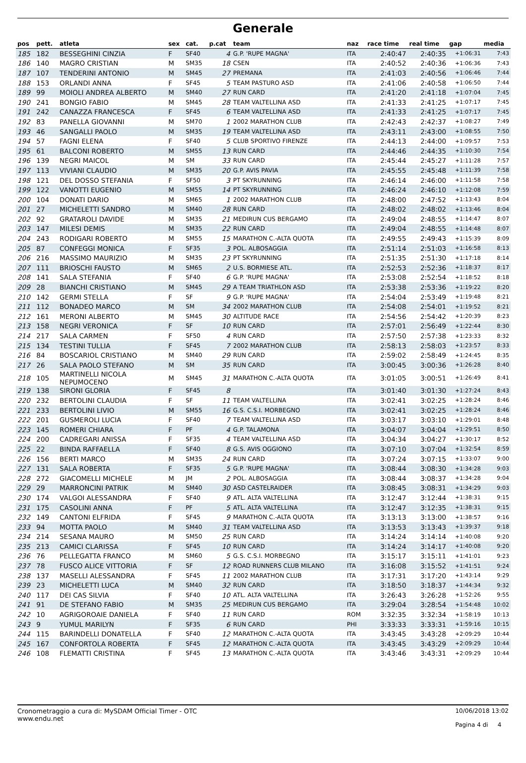Generale
| pos | pett. | atleta | sex | cat. | p.cat | team | naz | race time | real time | gap | media |
| --- | --- | --- | --- | --- | --- | --- | --- | --- | --- | --- | --- |
| 185 | 182 | BESSEGHINI CINZIA | F | SF40 | 4 | G.P. 'RUPE MAGNA' | ITA | 2:40:47 | 2:40:35 | +1:06:31 | 7:43 |
| 186 | 140 | MAGRO CRISTIAN | M | SM35 | 18 | CSEN | ITA | 2:40:52 | 2:40:36 | +1:06:36 | 7:43 |
| 187 | 107 | TENDERINI ANTONIO | M | SM45 | 27 | PREMANA | ITA | 2:41:03 | 2:40:56 | +1:06:46 | 7:44 |
| 188 | 153 | ORLANDI ANNA | F | SF45 | 5 | TEAM PASTURO ASD | ITA | 2:41:06 | 2:40:58 | +1:06:50 | 7:44 |
| 189 | 99 | MOIOLI ANDREA ALBERTO | M | SM40 | 27 | RUN CARD | ITA | 2:41:20 | 2:41:18 | +1:07:04 | 7:45 |
| 190 | 241 | BONGIO FABIO | M | SM45 | 28 | TEAM VALTELLINA ASD | ITA | 2:41:33 | 2:41:25 | +1:07:17 | 7:45 |
| 191 | 242 | CANAZZA FRANCESCA | F | SF45 | 6 | TEAM VALTELLINA ASD | ITA | 2:41:33 | 2:41:25 | +1:07:17 | 7:45 |
| 192 | 83 | PANELLA GIOVANNI | M | SM70 | 1 | 2002 MARATHON CLUB | ITA | 2:42:43 | 2:42:37 | +1:08:27 | 7:49 |
| 193 | 46 | SANGALLI PAOLO | M | SM35 | 19 | TEAM VALTELLINA ASD | ITA | 2:43:11 | 2:43:00 | +1:08:55 | 7:50 |
| 194 | 57 | FAGNI ELENA | F | SF40 | 5 | CLUB SPORTIVO FIRENZE | ITA | 2:44:13 | 2:44:00 | +1:09:57 | 7:53 |
| 195 | 61 | BALCONI ROBERTO | M | SM55 | 13 | RUN CARD | ITA | 2:44:46 | 2:44:35 | +1:10:30 | 7:54 |
| 196 | 139 | NEGRI MAICOL | M | SM | 33 | RUN CARD | ITA | 2:45:44 | 2:45:27 | +1:11:28 | 7:57 |
| 197 | 113 | VIVIANI CLAUDIO | M | SM35 | 20 | G.P. AVIS PAVIA | ITA | 2:45:55 | 2:45:48 | +1:11:39 | 7:58 |
| 198 | 121 | DEL DOSSO STEFANIA | F | SF50 | 3 | PT SKYRUNNING | ITA | 2:46:14 | 2:46:00 | +1:11:58 | 7:58 |
| 199 | 122 | VANOTTI EUGENIO | M | SM55 | 14 | PT SKYRUNNING | ITA | 2:46:24 | 2:46:10 | +1:12:08 | 7:59 |
| 200 | 104 | DONATI DARIO | M | SM65 | 1 | 2002 MARATHON CLUB | ITA | 2:48:00 | 2:47:52 | +1:13:43 | 8:04 |
| 201 | 27 | MICHELETTI SANDRO | M | SM40 | 28 | RUN CARD | ITA | 2:48:02 | 2:48:02 | +1:13:46 | 8:04 |
| 202 | 92 | GRATAROLI DAVIDE | M | SM35 | 21 | MEDIRUN CUS BERGAMO | ITA | 2:49:04 | 2:48:55 | +1:14:47 | 8:07 |
| 203 | 147 | MILESI DEMIS | M | SM35 | 22 | RUN CARD | ITA | 2:49:04 | 2:48:55 | +1:14:48 | 8:07 |
| 204 | 243 | RODIGARI ROBERTO | M | SM55 | 15 | MARATHON C.-ALTA QUOTA | ITA | 2:49:55 | 2:49:43 | +1:15:39 | 8:09 |
| 205 | 87 | CONFEGGI MONICA | F | SF35 | 3 | POL. ALBOSAGGIA | ITA | 2:51:14 | 2:51:03 | +1:16:58 | 8:13 |
| 206 | 216 | MASSIMO MAURIZIO | M | SM35 | 23 | PT SKYRUNNING | ITA | 2:51:35 | 2:51:30 | +1:17:18 | 8:14 |
| 207 | 111 | BRIOSCHI FAUSTO | M | SM65 | 2 | U.S. BORMIESE ATL. | ITA | 2:52:53 | 2:52:36 | +1:18:37 | 8:17 |
| 208 | 141 | SALA STEFANIA | F | SF40 | 6 | G.P. 'RUPE MAGNA' | ITA | 2:53:08 | 2:52:54 | +1:18:52 | 8:18 |
| 209 | 28 | BIANCHI CRISTIANO | M | SM45 | 29 | A TEAM TRIATHLON ASD | ITA | 2:53:38 | 2:53:36 | +1:19:22 | 8:20 |
| 210 | 142 | GERMI STELLA | F | SF | 9 | G.P. 'RUPE MAGNA' | ITA | 2:54:04 | 2:53:49 | +1:19:48 | 8:21 |
| 211 | 112 | BONADEO MARCO | M | SM | 34 | 2002 MARATHON CLUB | ITA | 2:54:08 | 2:54:01 | +1:19:52 | 8:21 |
| 212 | 161 | MERONI ALBERTO | M | SM45 | 30 | ALTITUDE RACE | ITA | 2:54:56 | 2:54:42 | +1:20:39 | 8:23 |
| 213 | 158 | NEGRI VERONICA | F | SF | 10 | RUN CARD | ITA | 2:57:01 | 2:56:49 | +1:22:44 | 8:30 |
| 214 | 217 | SALA CARMEN | F | SF50 | 4 | RUN CARD | ITA | 2:57:50 | 2:57:38 | +1:23:33 | 8:32 |
| 215 | 134 | TESTINI TULLIA | F | SF45 | 7 | 2002 MARATHON CLUB | ITA | 2:58:13 | 2:58:03 | +1:23:57 | 8:33 |
| 216 | 84 | BOSCARIOL CRISTIANO | M | SM40 | 29 | RUN CARD | ITA | 2:59:02 | 2:58:49 | +1:24:45 | 8:35 |
| 217 | 26 | SALA PAOLO STEFANO | M | SM | 35 | RUN CARD | ITA | 3:00:45 | 3:00:36 | +1:26:28 | 8:40 |
| 218 | 105 | MARTINELLI NICOLA NEPUMOCENO | M | SM45 | 31 | MARATHON C.-ALTA QUOTA | ITA | 3:01:05 | 3:00:51 | +1:26:49 | 8:41 |
| 219 | 138 | SIRONI GLORIA | F | SF45 | 8 | | ITA | 3:01:40 | 3:01:30 | +1:27:24 | 8:43 |
| 220 | 232 | BERTOLINI CLAUDIA | F | SF | 11 | TEAM VALTELLINA | ITA | 3:02:41 | 3:02:25 | +1:28:24 | 8:46 |
| 221 | 233 | BERTOLINI LIVIO | M | SM55 | 16 | G.S. C.S.I. MORBEGNO | ITA | 3:02:41 | 3:02:25 | +1:28:24 | 8:46 |
| 222 | 201 | GUSMEROLI LUCIA | F | SF40 | 7 | TEAM VALTELLINA ASD | ITA | 3:03:17 | 3:03:10 | +1:29:01 | 8:48 |
| 223 | 145 | ROMERI CHIARA | F | PF | 4 | G.P. TALAMONA | ITA | 3:04:07 | 3:04:04 | +1:29:51 | 8:50 |
| 224 | 200 | CADREGARI ANISSA | F | SF35 | 4 | TEAM VALTELLINA ASD | ITA | 3:04:34 | 3:04:27 | +1:30:17 | 8:52 |
| 225 | 22 | BINDA RAFFAELLA | F | SF40 | 8 | G.S. AVIS OGGIONO | ITA | 3:07:10 | 3:07:04 | +1:32:54 | 8:59 |
| 226 | 156 | BERTI MARCO | M | SM35 | 24 | RUN CARD | ITA | 3:07:24 | 3:07:15 | +1:33:07 | 9:00 |
| 227 | 131 | SALA ROBERTA | F | SF35 | 5 | G.P. 'RUPE MAGNA' | ITA | 3:08:44 | 3:08:30 | +1:34:28 | 9:03 |
| 228 | 272 | GIACOMELLI MICHELE | M | JM | 2 | POL. ALBOSAGGIA | ITA | 3:08:44 | 3:08:37 | +1:34:28 | 9:04 |
| 229 | 29 | MARRONCINI PATRIK | M | SM40 | 30 | ASD CASTELRAIDER | ITA | 3:08:45 | 3:08:31 | +1:34:29 | 9:03 |
| 230 | 174 | VALGOI ALESSANDRA | F | SF40 | 9 | ATL. ALTA VALTELLINA | ITA | 3:12:47 | 3:12:44 | +1:38:31 | 9:15 |
| 231 | 175 | CASOLINI ANNA | F | PF | 5 | ATL. ALTA VALTELLINA | ITA | 3:12:47 | 3:12:35 | +1:38:31 | 9:15 |
| 232 | 149 | CANTONI ELFRIDA | F | SF45 | 9 | MARATHON C.-ALTA QUOTA | ITA | 3:13:13 | 3:13:00 | +1:38:57 | 9:16 |
| 233 | 94 | MOTTA PAOLO | M | SM40 | 31 | TEAM VALTELLINA ASD | ITA | 3:13:53 | 3:13:43 | +1:39:37 | 9:18 |
| 234 | 214 | SESANA MAURO | M | SM50 | 25 | RUN CARD | ITA | 3:14:24 | 3:14:14 | +1:40:08 | 9:20 |
| 235 | 213 | CAMICI CLARISSA | F | SF45 | 10 | RUN CARD | ITA | 3:14:24 | 3:14:17 | +1:40:08 | 9:20 |
| 236 | 76 | PELLEGATTA FRANCO | M | SM60 | 5 | G.S. C.S.I. MORBEGNO | ITA | 3:15:17 | 3:15:11 | +1:41:01 | 9:23 |
| 237 | 78 | FUSCO ALICE VITTORIA | F | SF | 12 | ROAD RUNNERS CLUB MILANO | ITA | 3:16:08 | 3:15:52 | +1:41:51 | 9:24 |
| 238 | 137 | MASELLI ALESSANDRA | F | SF45 | 11 | 2002 MARATHON CLUB | ITA | 3:17:31 | 3:17:20 | +1:43:14 | 9:29 |
| 239 | 23 | MICHELETTI LUCA | M | SM40 | 32 | RUN CARD | ITA | 3:18:50 | 3:18:37 | +1:44:34 | 9:32 |
| 240 | 117 | DEI CAS SILVIA | F | SF40 | 10 | ATL. ALTA VALTELLINA | ITA | 3:26:43 | 3:26:28 | +1:52:26 | 9:55 |
| 241 | 91 | DE STEFANO FABIO | M | SM35 | 25 | MEDIRUN CUS BERGAMO | ITA | 3:29:04 | 3:28:54 | +1:54:48 | 10:02 |
| 242 | 10 | AGRIGOROAIE DANIELA | F | SF40 | 11 | RUN CARD | ROM | 3:32:35 | 3:32:34 | +1:58:19 | 10:13 |
| 243 | 9 | YUMUL MARILYN | F | SF35 | 6 | RUN CARD | PHI | 3:33:33 | 3:33:31 | +1:59:16 | 10:15 |
| 244 | 115 | BARINDELLI DONATELLA | F | SF40 | 12 | MARATHON C.-ALTA QUOTA | ITA | 3:43:45 | 3:43:28 | +2:09:29 | 10:44 |
| 245 | 167 | CONFORTOLA ROBERTA | F | SF45 | 12 | MARATHON C.-ALTA QUOTA | ITA | 3:43:45 | 3:43:29 | +2:09:29 | 10:44 |
| 246 | 108 | FLEMATTI CRISTINA | F | SF45 | 13 | MARATHON C.-ALTA QUOTA | ITA | 3:43:46 | 3:43:31 | +2:09:29 | 10:44 |
Cronometraggio a cura di: MySDAM Official Timer - OTC
www.endu.net
10/06/2018 13:02
Pagina 4 di 4